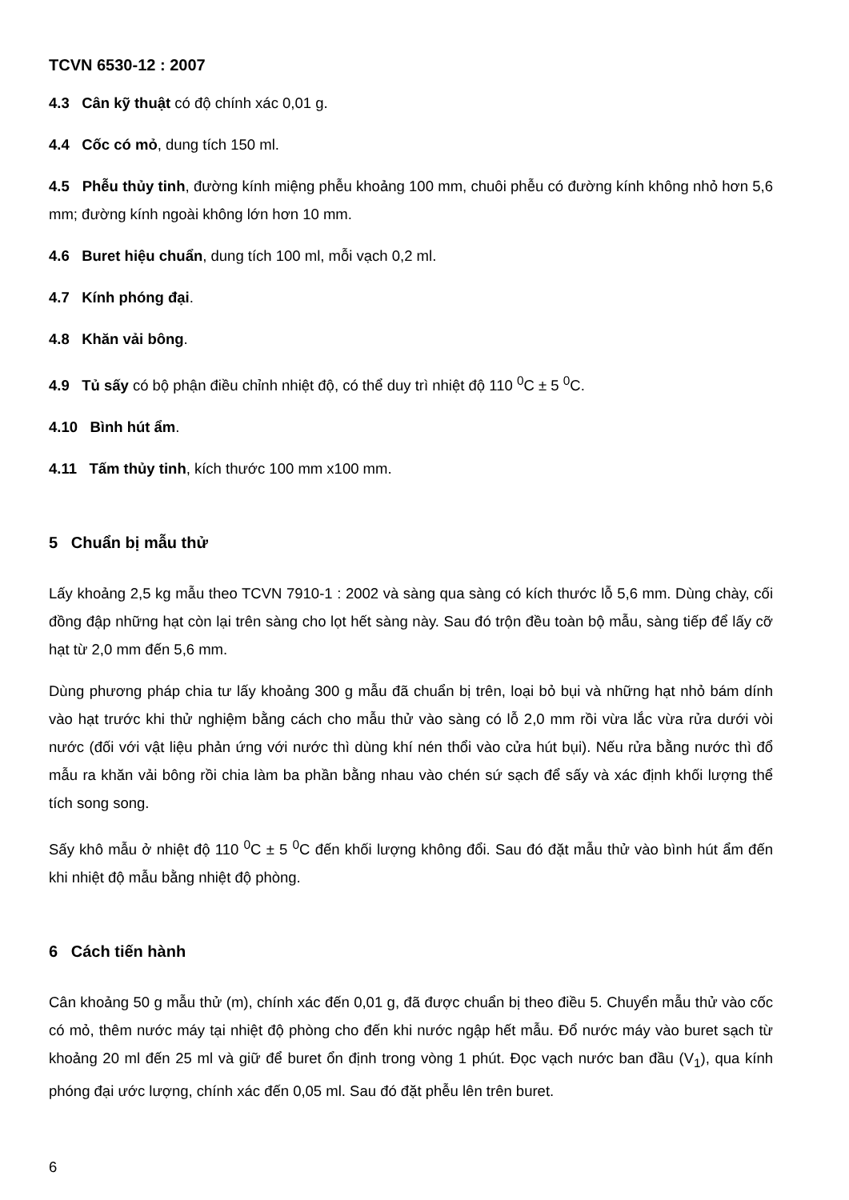TCVN 6530-12 : 2007
4.3 Cân kỹ thuật có độ chính xác 0,01 g.
4.4 Cốc có mỏ, dung tích 150 ml.
4.5 Phễu thủy tinh, đường kính miệng phễu khoảng 100 mm, chuôi phễu có đường kính không nhỏ hơn 5,6 mm; đường kính ngoài không lớn hơn 10 mm.
4.6 Buret hiệu chuẩn, dung tích 100 ml, mỗi vạch 0,2 ml.
4.7 Kính phóng đại.
4.8 Khăn vải bông.
4.9 Tủ sấy có bộ phận điều chỉnh nhiệt độ, có thể duy trì nhiệt độ 110 <sup>0</sup>C ± 5 <sup>0</sup>C.
4.10 Bình hút ẩm.
4.11 Tấm thủy tinh, kích thước 100 mm x100 mm.
5 Chuẩn bị mẫu thử
Lấy khoảng 2,5 kg mẫu theo TCVN 7910-1 : 2002 và sàng qua sàng có kích thước lỗ 5,6 mm. Dùng chày, cối đồng đập những hạt còn lại trên sàng cho lọt hết sàng này. Sau đó trộn đều toàn bộ mẫu, sàng tiếp để lấy cỡ hạt từ 2,0 mm đến 5,6 mm.
Dùng phương pháp chia tư lấy khoảng 300 g mẫu đã chuẩn bị trên, loại bỏ bụi và những hạt nhỏ bám dính vào hạt trước khi thử nghiệm bằng cách cho mẫu thử vào sàng có lỗ 2,0 mm rồi vừa lắc vừa rửa dưới vòi nước (đối với vật liệu phản ứng với nước thì dùng khí nén thổi vào cửa hút bụi). Nếu rửa bằng nước thì đổ mẫu ra khăn vải bông rồi chia làm ba phần bằng nhau vào chén sứ sạch để sấy và xác định khối lượng thể tích song song.
Sấy khô mẫu ở nhiệt độ 110 <sup>0</sup>C ± 5 <sup>0</sup>C đến khối lượng không đổi. Sau đó đặt mẫu thử vào bình hút ẩm đến khi nhiệt độ mẫu bằng nhiệt độ phòng.
6 Cách tiến hành
Cân khoảng 50 g mẫu thử (m), chính xác đến 0,01 g, đã được chuẩn bị theo điều 5. Chuyển mẫu thử vào cốc có mỏ, thêm nước máy tại nhiệt độ phòng cho đến khi nước ngập hết mẫu. Đổ nước máy vào buret sạch từ khoảng 20 ml đến 25 ml và giữ để buret ổn định trong vòng 1 phút. Đọc vạch nước ban đầu (V<sub>1</sub>), qua kính phóng đại ước lượng, chính xác đến 0,05 ml. Sau đó đặt phễu lên trên buret.
6